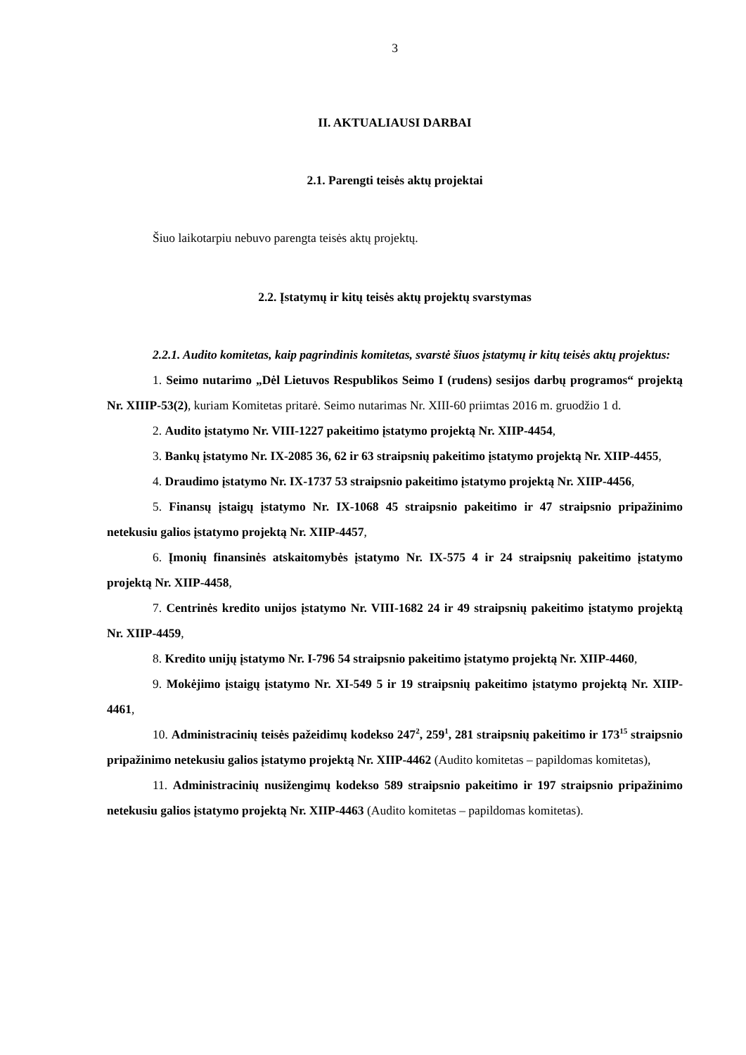3
II. AKTUALIAUSI DARBAI
2.1. Parengti teisės aktų projektai
Šiuo laikotarpiu nebuvo parengta teisės aktų projektų.
2.2. Įstatymų ir kitų teisės aktų projektų svarstymas
2.2.1. Audito komitetas, kaip pagrindinis komitetas, svarstė šiuos įstatymų ir kitų teisės aktų projektus:
1. Seimo nutarimo „Dėl Lietuvos Respublikos Seimo I (rudens) sesijos darbų programos“ projektą Nr. XIIIP-53(2), kuriam Komitetas pritarė. Seimo nutarimas Nr. XIII-60 priimtas 2016 m. gruodžio 1 d.
2. Audito įstatymo Nr. VIII-1227 pakeitimo įstatymo projektą Nr. XIIP-4454,
3. Bankų įstatymo Nr. IX-2085 36, 62 ir 63 straipsnių pakeitimo įstatymo projektą Nr. XIIP-4455,
4. Draudimo įstatymo Nr. IX-1737 53 straipsnio pakeitimo įstatymo projektą Nr. XIIP-4456,
5. Finansų įstaigų įstatymo Nr. IX-1068 45 straipsnio pakeitimo ir 47 straipsnio pripažinimo netekusiu galios įstatymo projektą Nr. XIIP-4457,
6. Įmonių finansinės atskaitomybės įstatymo Nr. IX-575 4 ir 24 straipsnių pakeitimo įstatymo projektą Nr. XIIP-4458,
7. Centrinės kredito unijos įstatymo Nr. VIII-1682 24 ir 49 straipsnių pakeitimo įstatymo projektą Nr. XIIP-4459,
8. Kredito unijų įstatymo Nr. I-796 54 straipsnio pakeitimo įstatymo projektą Nr. XIIP-4460,
9. Mokėjimo įstaigų įstatymo Nr. XI-549 5 ir 19 straipsnių pakeitimo įstatymo projektą Nr. XIIP-4461,
10. Administracinių teisės pažeidimų kodekso 247<sup>2</sup>, 259<sup>1</sup>, 281 straipsnių pakeitimo ir 173<sup>15</sup> straipsnio pripažinimo netekusiu galios įstatymo projektą Nr. XIIP-4462 (Audito komitetas – papildomas komitetas),
11. Administracinių nusižengimų kodekso 589 straipsnio pakeitimo ir 197 straipsnio pripažinimo netekusiu galios įstatymo projektą Nr. XIIP-4463 (Audito komitetas – papildomas komitetas).